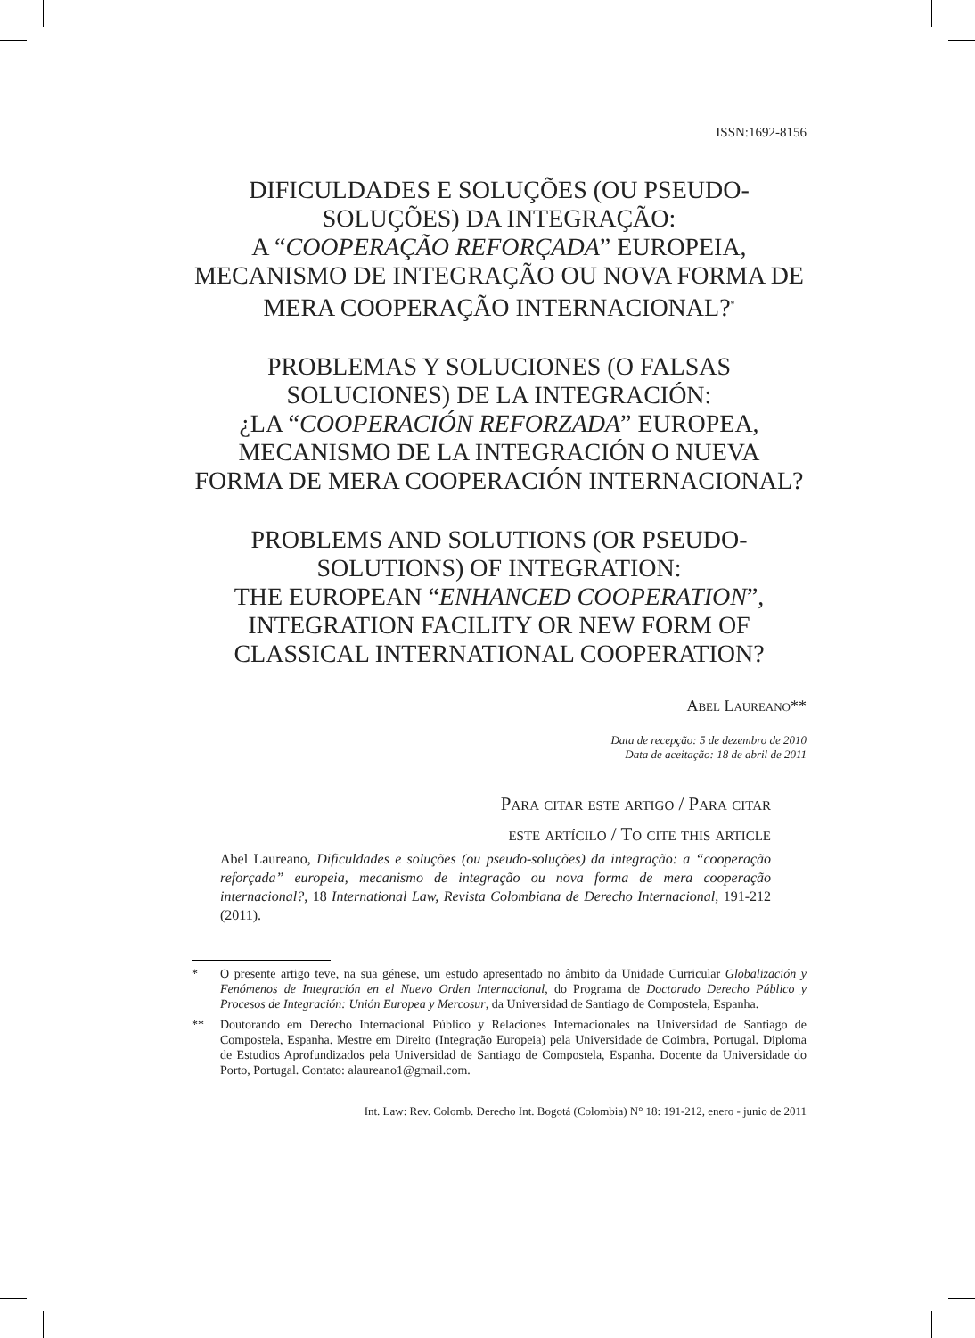ISSN:1692-8156
DIFICULDADES E SOLUÇÕES (OU PSEUDO-SOLUÇÕES) DA INTEGRAÇÃO:
A “COOPERAÇÃO REFORÇADA” EUROPEIA, MECANISMO DE INTEGRAÇÃO OU NOVA FORMA DE MERA COOPERAÇÃO INTERNACIONAL?<sup>*</sup>
PROBLEMAS Y SOLUCIONES (O FALSAS SOLUCIONES) DE LA INTEGRACIÓN:
¿LA “COOPERACIÓN REFORZADA” EUROPEA, MECANISMO DE LA INTEGRACIÓN O NUEVA FORMA DE MERA COOPERACIÓN INTERNACIONAL?
PROBLEMS AND SOLUTIONS (OR PSEUDO-SOLUTIONS) OF INTEGRATION:
THE EUROPEAN “ENHANCED COOPERATION”, INTEGRATION FACILITY OR NEW FORM OF CLASSICAL INTERNATIONAL COOPERATION?
Abel Laureano**
Data de recepção: 5 de dezembro de 2010
Data de aceitação: 18 de abril de 2011
Para citar este artigo / Para citar
este artícilo / To cite this article
Abel Laureano, Dificuldades e soluções (ou pseudo-soluções) da integração: a “cooperação reforçada” europeia, mecanismo de integração ou nova forma de mera cooperação internacional?, 18 International Law, Revista Colombiana de Derecho Internacional, 191-212 (2011).
* O presente artigo teve, na sua génese, um estudo apresentado no âmbito da Unidade Curricular Globalización y Fenómenos de Integración en el Nuevo Orden Internacional, do Programa de Doctorado Derecho Público y Procesos de Integración: Unión Europea y Mercosur, da Universidad de Santiago de Compostela, Espanha.
** Doutorando em Derecho Internacional Público y Relaciones Internacionales na Universidad de Santiago de Compostela, Espanha. Mestre em Direito (Integração Europeia) pela Universidade de Coimbra, Portugal. Diploma de Estudios Aprofundizados pela Universidad de Santiago de Compostela, Espanha. Docente da Universidade do Porto, Portugal. Contato: alaureano1@gmail.com.
Int. Law: Rev. Colomb. Derecho Int. Bogotá (Colombia) N° 18: 191-212, enero - junio de 2011